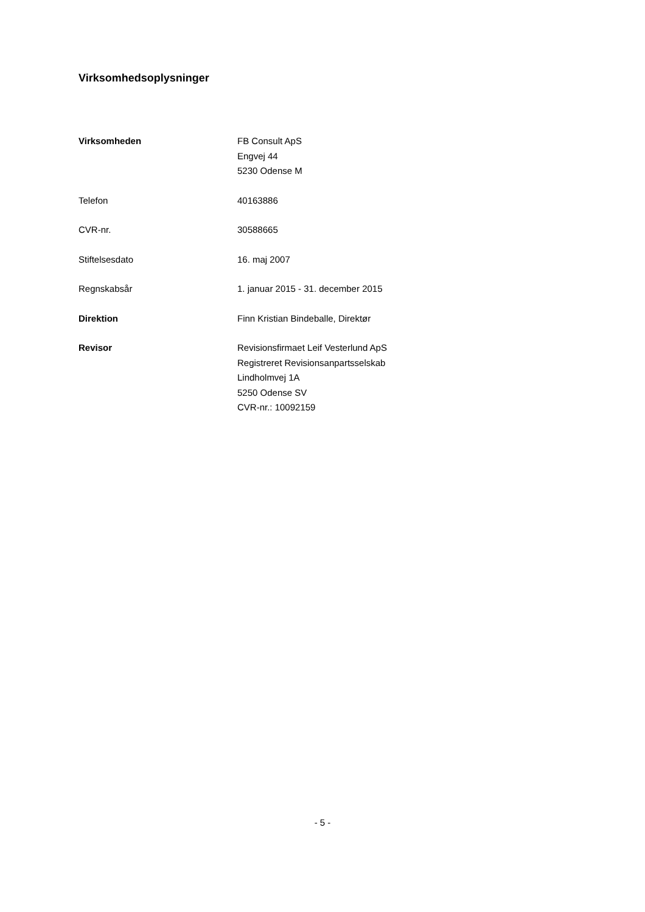Virksomhedsoplysninger
| Virksomheden | FB Consult ApS Engvej 44 5230 Odense M |
| Telefon | 40163886 |
| CVR-nr. | 30588665 |
| Stiftelsesdato | 16. maj 2007 |
| Regnskabsår | 1. januar 2015 - 31. december 2015 |
| Direktion | Finn Kristian Bindeballe, Direktør |
| Revisor | Revisionsfirmaet Leif Vesterlund ApS Registreret Revisionsanpartsselskab Lindholmvej 1A 5250 Odense SV CVR-nr.: 10092159 |
- 5 -